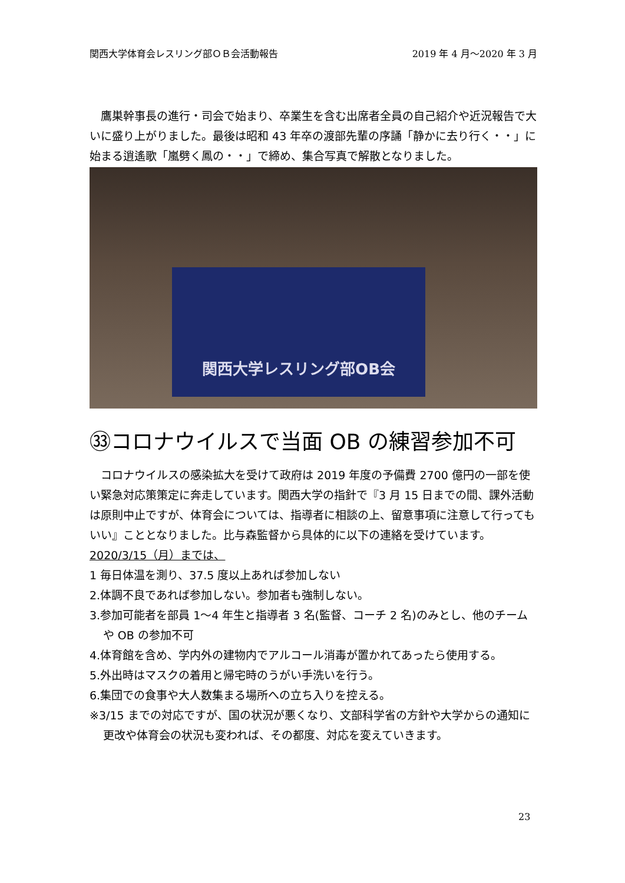関西大学体育会レスリング部ＯＢ会活動報告 2019 年 4 月～2020 年 3 月
　鷹巣幹事長の進行・司会で始まり、卒業生を含む出席者全員の自己紹介や近況報告で大いに盛り上がりました。最後は昭和 43 年卒の渡部先輩の序誦「静かに去り行く・・」に始まる逍遙歌「嵐劈く鳳の・・」で締め、集合写真で解散となりました。
関西大学レスリング部OB会
㉝コロナウイルスで当面 OB の練習参加不可
　コロナウイルスの感染拡大を受けて政府は 2019 年度の予備費 2700 億円の一部を使い緊急対応策策定に奔走しています。関西大学の指針で『3 月 15 日までの間、課外活動は原則中止ですが、体育会については、指導者に相談の上、留意事項に注意して行ってもいい』こととなりました。比与森監督から具体的に以下の連絡を受けています。
2020/3/15（月）までは、
1 毎日体温を測り、37.5 度以上あれば参加しない
2.体調不良であれば参加しない。参加者も強制しない。
3.参加可能者を部員 1～4 年生と指導者 3 名(監督、コーチ 2 名)のみとし、他のチームや OB の参加不可
4.体育館を含め、学内外の建物内でアルコール消毒が置かれてあったら使用する。
5.外出時はマスクの着用と帰宅時のうがい手洗いを行う。
6.集団での食事や大人数集まる場所への立ち入りを控える。
※3/15 までの対応ですが、国の状況が悪くなり、文部科学省の方針や大学からの通知に更改や体育会の状況も変われば、その都度、対応を変えていきます。
23